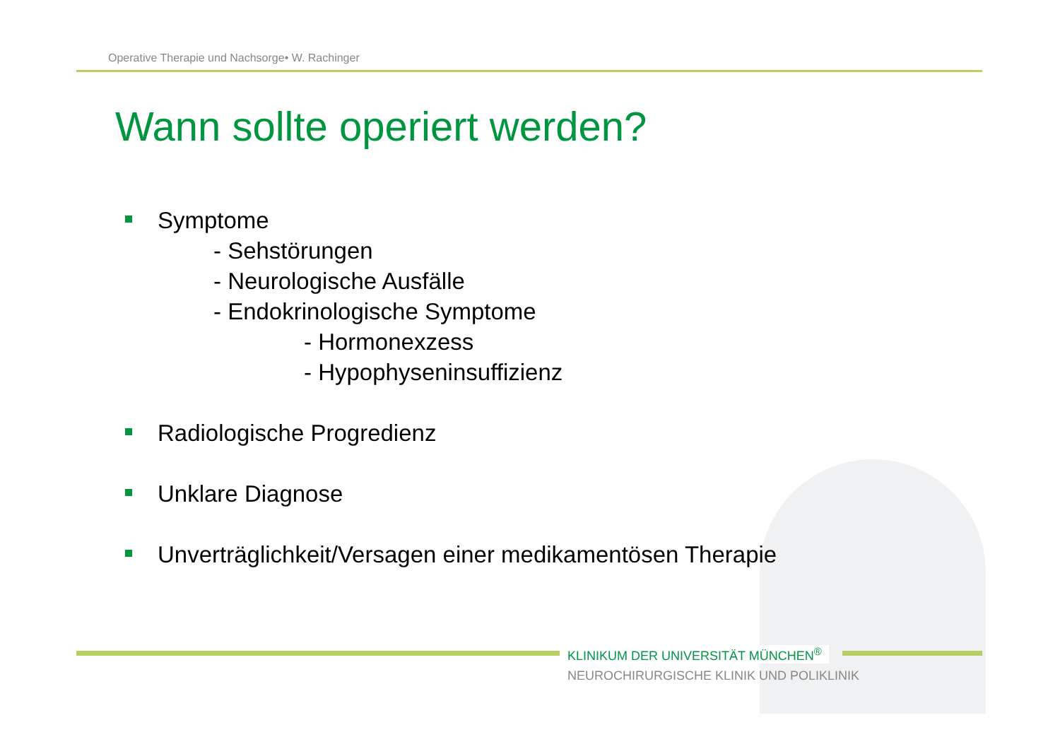Operative Therapie und Nachsorge• W. Rachinger
Wann sollte operiert werden?
Symptome
- Sehstörungen
- Neurologische Ausfälle
- Endokrinologische Symptome
- Hormonexzess
- Hypophyseninsuffizienz
Radiologische Progredienz
Unklare Diagnose
Unverträglichkeit/Versagen einer medikamentösen Therapie
KLINIKUM DER UNIVERSITÄT MÜNCHEN<sup>®</sup>
NEUROCHIRURGISCHE KLINIK UND POLIKLINIK